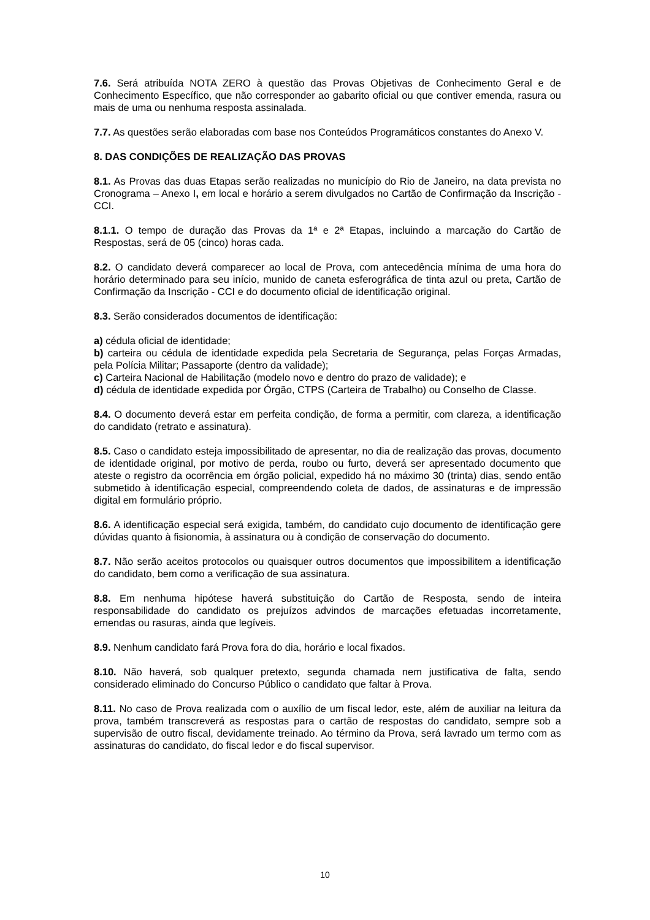7.6. Será atribuída NOTA ZERO à questão das Provas Objetivas de Conhecimento Geral e de Conhecimento Específico, que não corresponder ao gabarito oficial ou que contiver emenda, rasura ou mais de uma ou nenhuma resposta assinalada.
7.7. As questões serão elaboradas com base nos Conteúdos Programáticos constantes do Anexo V.
8. DAS CONDIÇÕES DE REALIZAÇÃO DAS PROVAS
8.1. As Provas das duas Etapas serão realizadas no município do Rio de Janeiro, na data prevista no Cronograma – Anexo I, em local e horário a serem divulgados no Cartão de Confirmação da Inscrição - CCI.
8.1.1. O tempo de duração das Provas da 1ª e 2ª Etapas, incluindo a marcação do Cartão de Respostas, será de 05 (cinco) horas cada.
8.2. O candidato deverá comparecer ao local de Prova, com antecedência mínima de uma hora do horário determinado para seu início, munido de caneta esferográfica de tinta azul ou preta, Cartão de Confirmação da Inscrição - CCI e do documento oficial de identificação original.
8.3. Serão considerados documentos de identificação:
a) cédula oficial de identidade;
b) carteira ou cédula de identidade expedida pela Secretaria de Segurança, pelas Forças Armadas, pela Polícia Militar; Passaporte (dentro da validade);
c) Carteira Nacional de Habilitação (modelo novo e dentro do prazo de validade); e
d) cédula de identidade expedida por Órgão, CTPS (Carteira de Trabalho) ou Conselho de Classe.
8.4. O documento deverá estar em perfeita condição, de forma a permitir, com clareza, a identificação do candidato (retrato e assinatura).
8.5. Caso o candidato esteja impossibilitado de apresentar, no dia de realização das provas, documento de identidade original, por motivo de perda, roubo ou furto, deverá ser apresentado documento que ateste o registro da ocorrência em órgão policial, expedido há no máximo 30 (trinta) dias, sendo então submetido à identificação especial, compreendendo coleta de dados, de assinaturas e de impressão digital em formulário próprio.
8.6. A identificação especial será exigida, também, do candidato cujo documento de identificação gere dúvidas quanto à fisionomia, à assinatura ou à condição de conservação do documento.
8.7. Não serão aceitos protocolos ou quaisquer outros documentos que impossibilitem a identificação do candidato, bem como a verificação de sua assinatura.
8.8. Em nenhuma hipótese haverá substituição do Cartão de Resposta, sendo de inteira responsabilidade do candidato os prejuízos advindos de marcações efetuadas incorretamente, emendas ou rasuras, ainda que legíveis.
8.9. Nenhum candidato fará Prova fora do dia, horário e local fixados.
8.10. Não haverá, sob qualquer pretexto, segunda chamada nem justificativa de falta, sendo considerado eliminado do Concurso Público o candidato que faltar à Prova.
8.11. No caso de Prova realizada com o auxílio de um fiscal ledor, este, além de auxiliar na leitura da prova, também transcreverá as respostas para o cartão de respostas do candidato, sempre sob a supervisão de outro fiscal, devidamente treinado. Ao término da Prova, será lavrado um termo com as assinaturas do candidato, do fiscal ledor e do fiscal supervisor.
10